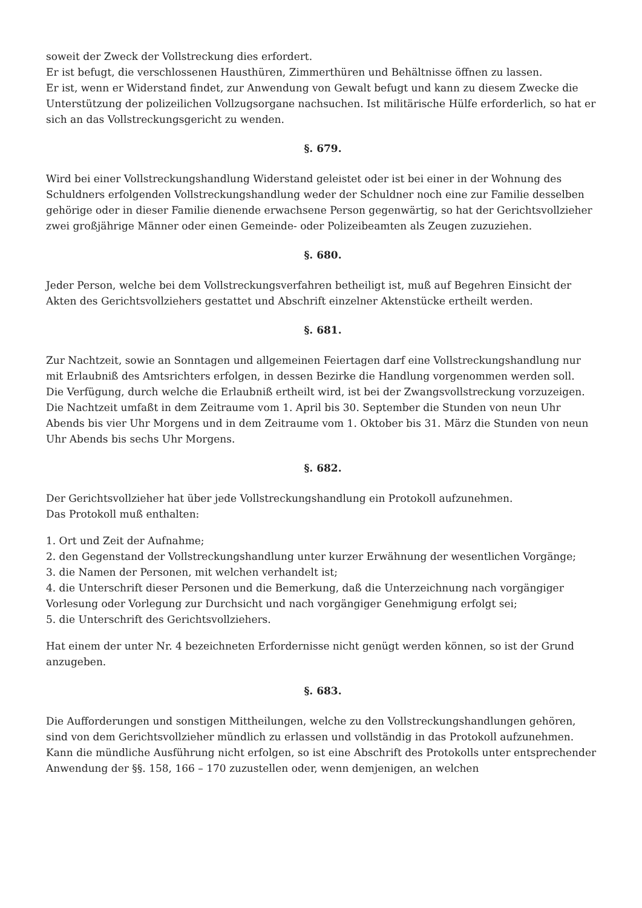soweit der Zweck der Vollstreckung dies erfordert.
Er ist befugt, die verschlossenen Hausthüren, Zimmerthüren und Behältnisse öffnen zu lassen.
Er ist, wenn er Widerstand findet, zur Anwendung von Gewalt befugt und kann zu diesem Zwecke die Unterstützung der polizeilichen Vollzugsorgane nachsuchen. Ist militärische Hülfe erforderlich, so hat er sich an das Vollstreckungsgericht zu wenden.
§. 679.
Wird bei einer Vollstreckungshandlung Widerstand geleistet oder ist bei einer in der Wohnung des Schuldners erfolgenden Vollstreckungshandlung weder der Schuldner noch eine zur Familie desselben gehörige oder in dieser Familie dienende erwachsene Person gegenwärtig, so hat der Gerichtsvollzieher zwei großjährige Männer oder einen Gemeinde- oder Polizeibeamten als Zeugen zuzuziehen.
§. 680.
Jeder Person, welche bei dem Vollstreckungsverfahren betheiligt ist, muß auf Begehren Einsicht der Akten des Gerichtsvollziehers gestattet und Abschrift einzelner Aktenstücke ertheilt werden.
§. 681.
Zur Nachtzeit, sowie an Sonntagen und allgemeinen Feiertagen darf eine Vollstreckungshandlung nur mit Erlaubniß des Amtsrichters erfolgen, in dessen Bezirke die Handlung vorgenommen werden soll.
Die Verfügung, durch welche die Erlaubniß ertheilt wird, ist bei der Zwangsvollstreckung vorzuzeigen.
Die Nachtzeit umfaßt in dem Zeitraume vom 1. April bis 30. September die Stunden von neun Uhr Abends bis vier Uhr Morgens und in dem Zeitraume vom 1. Oktober bis 31. März die Stunden von neun Uhr Abends bis sechs Uhr Morgens.
§. 682.
Der Gerichtsvollzieher hat über jede Vollstreckungshandlung ein Protokoll aufzunehmen.
Das Protokoll muß enthalten:
1. Ort und Zeit der Aufnahme;
2. den Gegenstand der Vollstreckungshandlung unter kurzer Erwähnung der wesentlichen Vorgänge;
3. die Namen der Personen, mit welchen verhandelt ist;
4. die Unterschrift dieser Personen und die Bemerkung, daß die Unterzeichnung nach vorgängiger Vorlesung oder Vorlegung zur Durchsicht und nach vorgängiger Genehmigung erfolgt sei;
5. die Unterschrift des Gerichtsvollziehers.
Hat einem der unter Nr. 4 bezeichneten Erfordernisse nicht genügt werden können, so ist der Grund anzugeben.
§. 683.
Die Aufforderungen und sonstigen Mittheilungen, welche zu den Vollstreckungshandlungen gehören, sind von dem Gerichtsvollzieher mündlich zu erlassen und vollständig in das Protokoll aufzunehmen.
Kann die mündliche Ausführung nicht erfolgen, so ist eine Abschrift des Protokolls unter entsprechender Anwendung der §§. 158, 166 – 170 zuzustellen oder, wenn demjenigen, an welchen